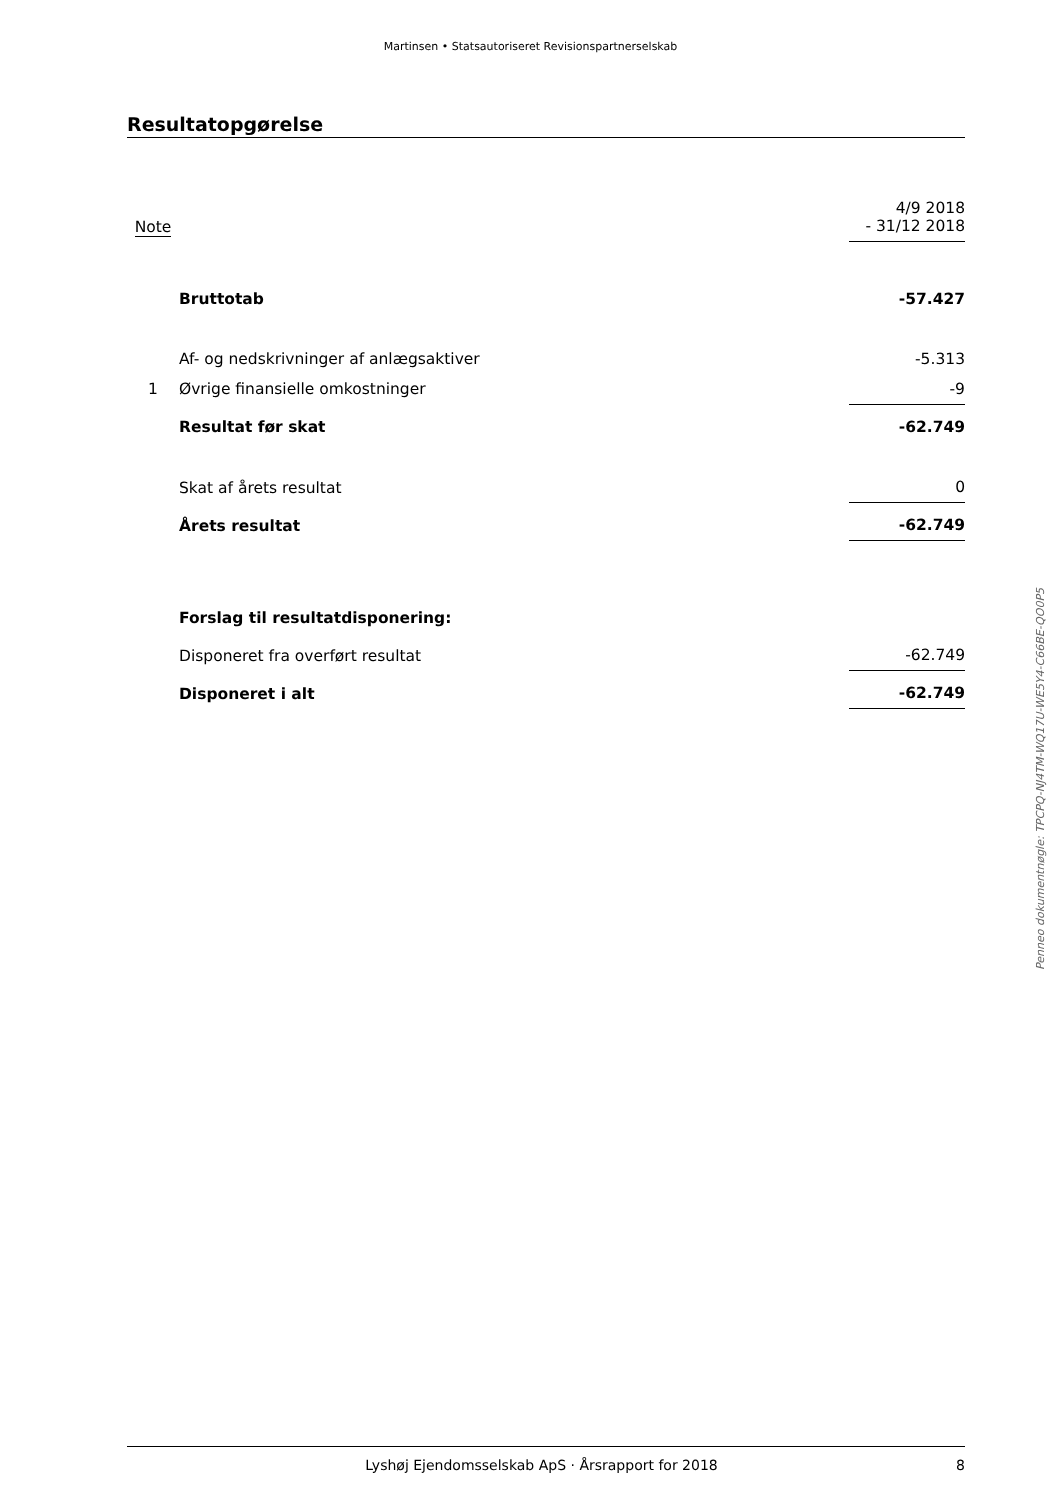Martinsen • Statsautoriseret Revisionspartnerselskab
Resultatopgørelse
| Note | | 4/9 2018 - 31/12 2018 |
| | Bruttotab | -57.427 |
| | Af- og nedskrivninger af anlægsaktiver | -5.313 |
| 1 | Øvrige finansielle omkostninger | -9 |
| | Resultat før skat | -62.749 |
| | Skat af årets resultat | 0 |
| | Årets resultat | -62.749 |
| | Forslag til resultatdisponering: | |
| | Disponeret fra overført resultat | -62.749 |
| | Disponeret i alt | -62.749 |
Penneo dokumentnøgle: TPCPQ-NJ4TM-WQ17U-WE5Y4-C66BE-QO0P5
Lyshøj Ejendomsselskab ApS · Årsrapport for 2018 8